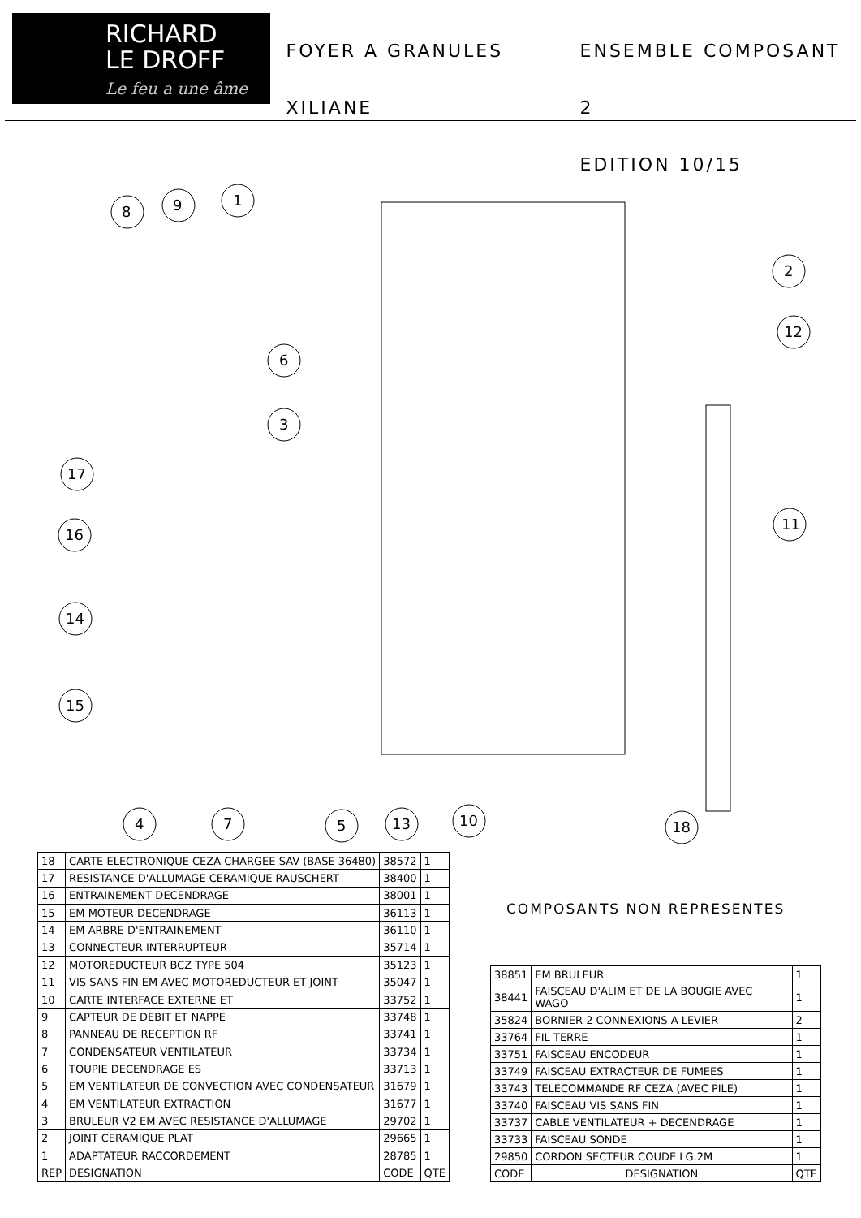RICHARD
LE DROFF
Le feu a une âme
FOYER A GRANULES
XILIANE
ENSEMBLE COMPOSANT 2
EDITION 10/15
8
9
1
2
6
3
12
17
16
14
11
15
4
7
5
13
10
18
| 18 | CARTE ELECTRONIQUE CEZA CHARGEE SAV (BASE 36480) | 38572 | 1 |
| 17 | RESISTANCE D'ALLUMAGE CERAMIQUE RAUSCHERT | 38400 | 1 |
| 16 | ENTRAINEMENT DECENDRAGE | 38001 | 1 |
| 15 | EM MOTEUR DECENDRAGE | 36113 | 1 |
| 14 | EM ARBRE D'ENTRAINEMENT | 36110 | 1 |
| 13 | CONNECTEUR INTERRUPTEUR | 35714 | 1 |
| 12 | MOTOREDUCTEUR BCZ TYPE 504 | 35123 | 1 |
| 11 | VIS SANS FIN EM AVEC MOTOREDUCTEUR ET JOINT | 35047 | 1 |
| 10 | CARTE INTERFACE EXTERNE ET | 33752 | 1 |
| 9 | CAPTEUR DE DEBIT ET NAPPE | 33748 | 1 |
| 8 | PANNEAU DE RECEPTION RF | 33741 | 1 |
| 7 | CONDENSATEUR VENTILATEUR | 33734 | 1 |
| 6 | TOUPIE DECENDRAGE ES | 33713 | 1 |
| 5 | EM VENTILATEUR DE CONVECTION AVEC CONDENSATEUR | 31679 | 1 |
| 4 | EM VENTILATEUR EXTRACTION | 31677 | 1 |
| 3 | BRULEUR V2 EM AVEC RESISTANCE D'ALLUMAGE | 29702 | 1 |
| 2 | JOINT CERAMIQUE PLAT | 29665 | 1 |
| 1 | ADAPTATEUR RACCORDEMENT | 28785 | 1 |
| REP | DESIGNATION | CODE | QTE |
COMPOSANTS NON REPRESENTES
| 38851 | EM BRULEUR | 1 |
| 38441 | FAISCEAU D'ALIM ET DE LA BOUGIE AVEC WAGO | 1 |
| 35824 | BORNIER 2 CONNEXIONS A LEVIER | 2 |
| 33764 | FIL TERRE | 1 |
| 33751 | FAISCEAU ENCODEUR | 1 |
| 33749 | FAISCEAU EXTRACTEUR DE FUMEES | 1 |
| 33743 | TELECOMMANDE RF CEZA (AVEC PILE) | 1 |
| 33740 | FAISCEAU VIS SANS FIN | 1 |
| 33737 | CABLE VENTILATEUR + DECENDRAGE | 1 |
| 33733 | FAISCEAU SONDE | 1 |
| 29850 | CORDON SECTEUR COUDE LG.2M | 1 |
| CODE | DESIGNATION | QTE |